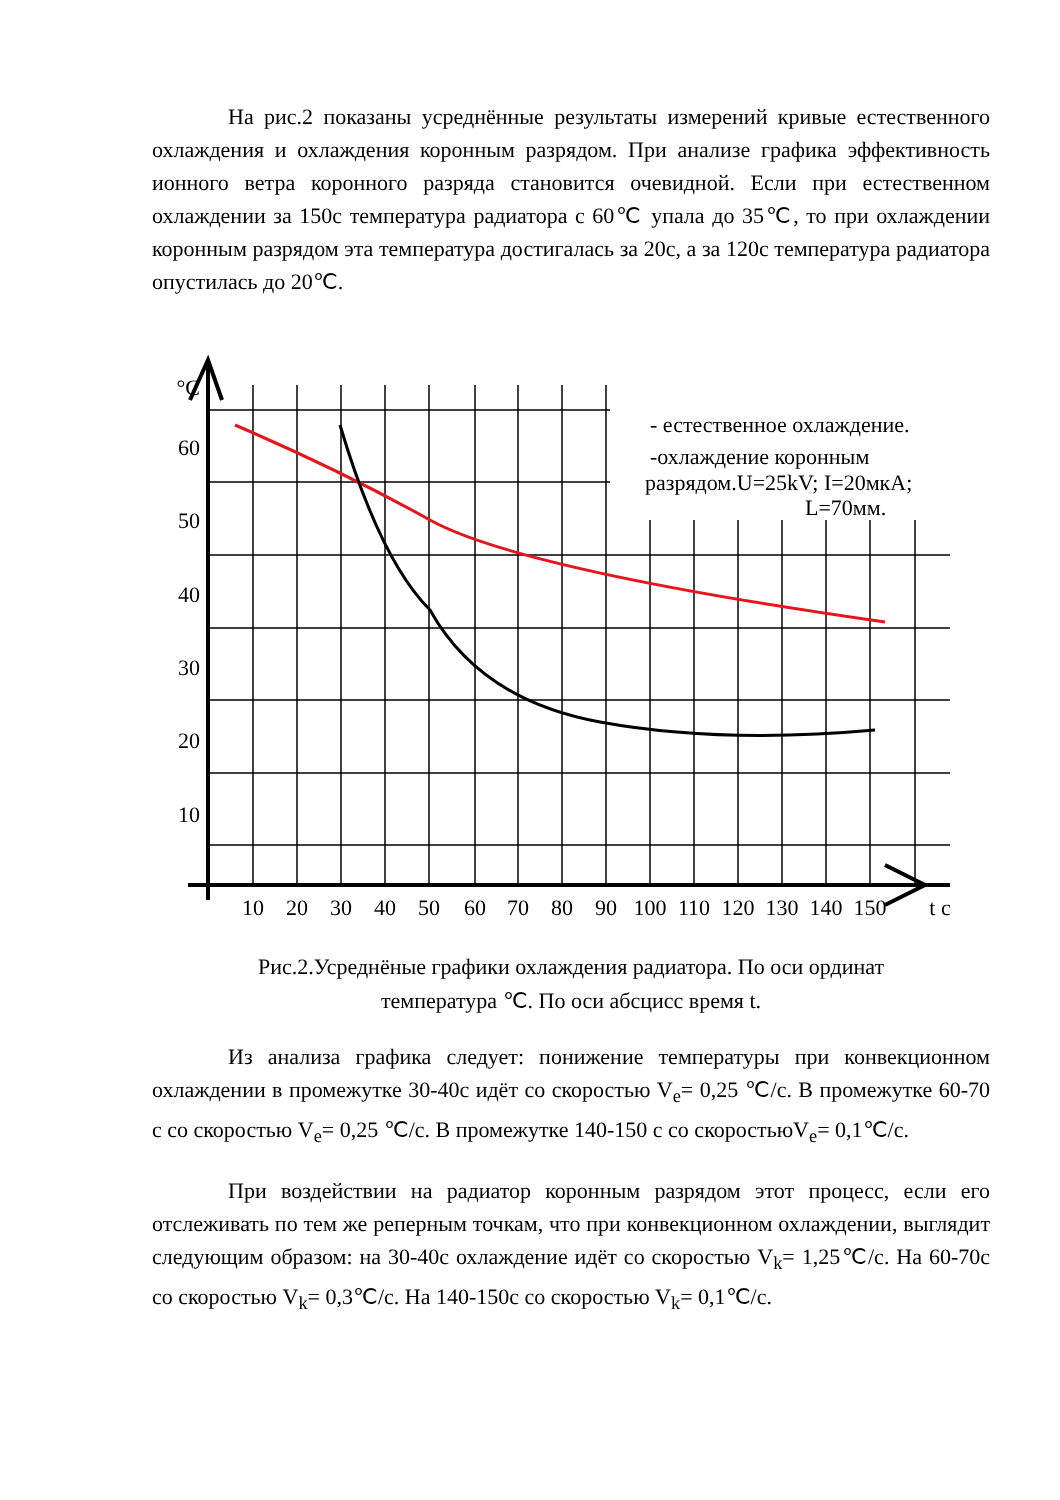На рис.2 показаны усреднённые результаты измерений кривые естественного охлаждения и охлаждения коронным разрядом. При анализе графика эффективность ионного ветра коронного разряда становится очевидной. Если при естественном охлаждении за 150с температура радиатора с 60℃ упала до 35℃, то при охлаждении коронным разрядом эта температура достигалась за 20с, а за 120с температура радиатора опустилась до 20℃.
°C
60
50
40
30
20
10
10
20
30
40
50
60
70
80
90
100
110
120
130
140
150
t c
- естественное охлаждение.
-охлаждение коронным
разрядом.U=25kV; I=20мкА;
L=70мм.
Рис.2.Усреднёные графики охлаждения радиатора. По оси ординат
температура ℃. По оси абсцисс время t.
Из анализа графика следует: понижение температуры при конвекционном охлаждении в промежутке 30-40с идёт со скоростью V<sub>e</sub>= 0,25 ℃/с. В промежутке 60-70 с со скоростью V<sub>e</sub>= 0,25 ℃/с. В промежутке 140-150 с со скоростьюV<sub>e</sub>= 0,1℃/с.
При воздействии на радиатор коронным разрядом этот процесс, если его отслеживать по тем же реперным точкам, что при конвекционном охлаждении, выглядит следующим образом: на 30-40с охлаждение идёт со скоростью V<sub>k</sub>= 1,25℃/с. На 60-70с со скоростью V<sub>k</sub>= 0,3℃/с. На 140-150с со скоростью V<sub>k</sub>= 0,1℃/с.